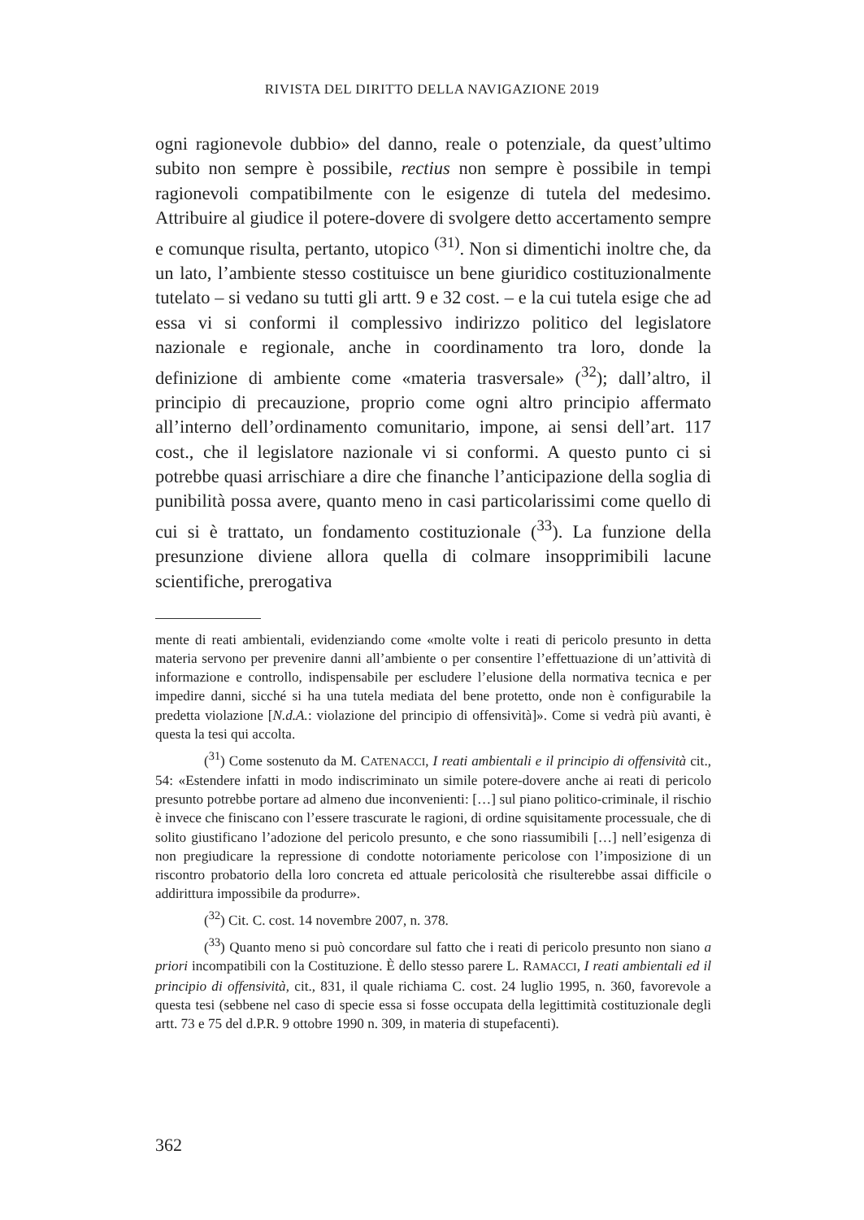RIVISTA DEL DIRITTO DELLA NAVIGAZIONE 2019
ogni ragionevole dubbio» del danno, reale o potenziale, da quest’ultimo subito non sempre è possibile, rectius non sempre è possibile in tempi ragionevoli compatibilmente con le esigenze di tutela del medesimo. Attribuire al giudice il potere-dovere di svolgere detto accertamento sempre e comunque risulta, pertanto, utopico <sup>(31)</sup>. Non si dimentichi inoltre che, da un lato, l’ambiente stesso costituisce un bene giuridico costituzionalmente tutelato – si vedano su tutti gli artt. 9 e 32 cost. – e la cui tutela esige che ad essa vi si conformi il complessivo indirizzo politico del legislatore nazionale e regionale, anche in coordinamento tra loro, donde la definizione di ambiente come «materia trasversale» (<sup>32</sup>); dall’altro, il principio di precauzione, proprio come ogni altro principio affermato all’interno dell’ordinamento comunitario, impone, ai sensi dell’art. 117 cost., che il legislatore nazionale vi si conformi. A questo punto ci si potrebbe quasi arrischiare a dire che finanche l’anticipazione della soglia di punibilità possa avere, quanto meno in casi particolarissimi come quello di cui si è trattato, un fondamento costituzionale (<sup>33</sup>). La funzione della presunzione diviene allora quella di colmare insopprimibili lacune scientifiche, prerogativa
mente di reati ambientali, evidenziando come «molte volte i reati di pericolo presunto in detta materia servono per prevenire danni all’ambiente o per consentire l’effettuazione di un’attività di informazione e controllo, indispensabile per escludere l’elusione della normativa tecnica e per impedire danni, sicché si ha una tutela mediata del bene protetto, onde non è configurabile la predetta violazione [N.d.A.: violazione del principio di offensività]». Come si vedrà più avanti, è questa la tesi qui accolta.
(<sup>31</sup>) Come sostenuto da M. CATENACCI, I reati ambientali e il principio di offensività cit., 54: «Estendere infatti in modo indiscriminato un simile potere-dovere anche ai reati di pericolo presunto potrebbe portare ad almeno due inconvenienti: […] sul piano politico-criminale, il rischio è invece che finiscano con l’essere trascurate le ragioni, di ordine squisitamente processuale, che di solito giustificano l’adozione del pericolo presunto, e che sono riassumibili […] nell’esigenza di non pregiudicare la repressione di condotte notoriamente pericolose con l’imposizione di un riscontro probatorio della loro concreta ed attuale pericolosità che risulterebbe assai difficile o addirittura impossibile da produrre».
(<sup>32</sup>) Cit. C. cost. 14 novembre 2007, n. 378.
(<sup>33</sup>) Quanto meno si può concordare sul fatto che i reati di pericolo presunto non siano a priori incompatibili con la Costituzione. È dello stesso parere L. RAMACCI, I reati ambientali ed il principio di offensività, cit., 831, il quale richiama C. cost. 24 luglio 1995, n. 360, favorevole a questa tesi (sebbene nel caso di specie essa si fosse occupata della legittimità costituzionale degli artt. 73 e 75 del d.P.R. 9 ottobre 1990 n. 309, in materia di stupefacenti).
362